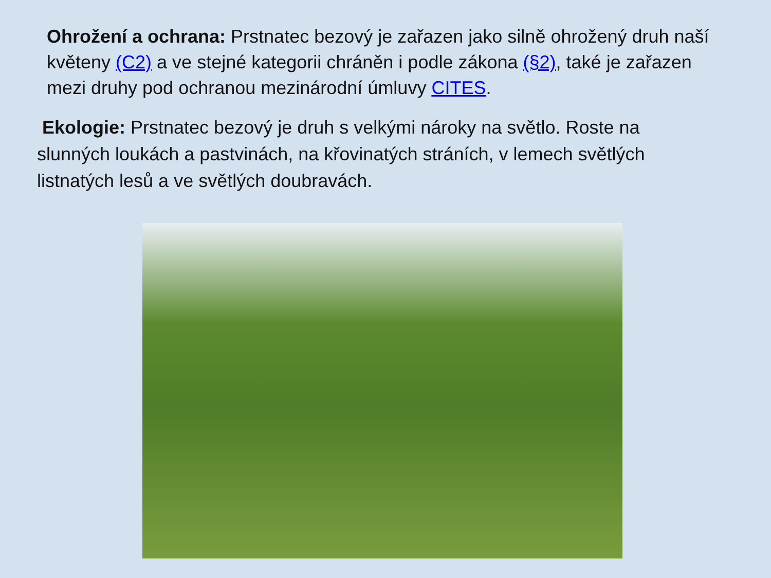Ohrožení a ochrana: Prstnatec bezový je zařazen jako silně ohrožený druh naší květeny (C2) a ve stejné kategorii chráněn i podle zákona (§2), také je zařazen mezi druhy pod ochranou mezinárodní úmluvy CITES.
Ekologie: Prstnatec bezový je druh s velkými nároky na světlo. Roste na slunných loukách a pastvinách, na křovinatých stráních, v lemech světlých listnatých lesů a ve světlých doubravách.